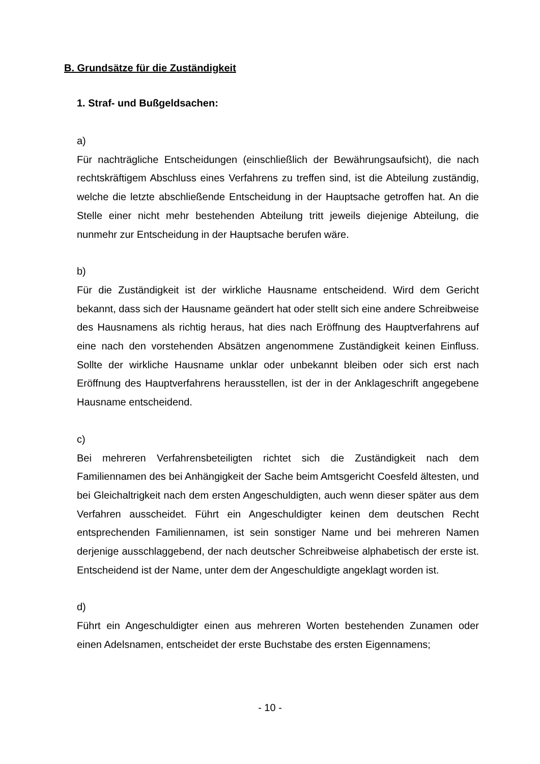B. Grundsätze für die Zuständigkeit
1. Straf- und Bußgeldsachen:
a)
Für nachträgliche Entscheidungen (einschließlich der Bewährungsaufsicht), die nach rechtskräftigem Abschluss eines Verfahrens zu treffen sind, ist die Abteilung zuständig, welche die letzte abschließende Entscheidung in der Hauptsache getroffen hat. An die Stelle einer nicht mehr bestehenden Abteilung tritt jeweils diejenige Abteilung, die nunmehr zur Entscheidung in der Hauptsache berufen wäre.
b)
Für die Zuständigkeit ist der wirkliche Hausname entscheidend. Wird dem Gericht bekannt, dass sich der Hausname geändert hat oder stellt sich eine andere Schreibweise des Hausnamens als richtig heraus, hat dies nach Eröffnung des Hauptverfahrens auf eine nach den vorstehenden Absätzen angenommene Zuständigkeit keinen Einfluss. Sollte der wirkliche Hausname unklar oder unbekannt bleiben oder sich erst nach Eröffnung des Hauptverfahrens herausstellen, ist der in der Anklageschrift angegebene Hausname entscheidend.
c)
Bei mehreren Verfahrensbeteiligten richtet sich die Zuständigkeit nach dem Familiennamen des bei Anhängigkeit der Sache beim Amtsgericht Coesfeld ältesten, und bei Gleichaltrigkeit nach dem ersten Angeschuldigten, auch wenn dieser später aus dem Verfahren ausscheidet. Führt ein Angeschuldigter keinen dem deutschen Recht entsprechenden Familiennamen, ist sein sonstiger Name und bei mehreren Namen derjenige ausschlaggebend, der nach deutscher Schreibweise alphabetisch der erste ist. Entscheidend ist der Name, unter dem der Angeschuldigte angeklagt worden ist.
d)
Führt ein Angeschuldigter einen aus mehreren Worten bestehenden Zunamen oder einen Adelsnamen, entscheidet der erste Buchstabe des ersten Eigennamens;
- 10 -